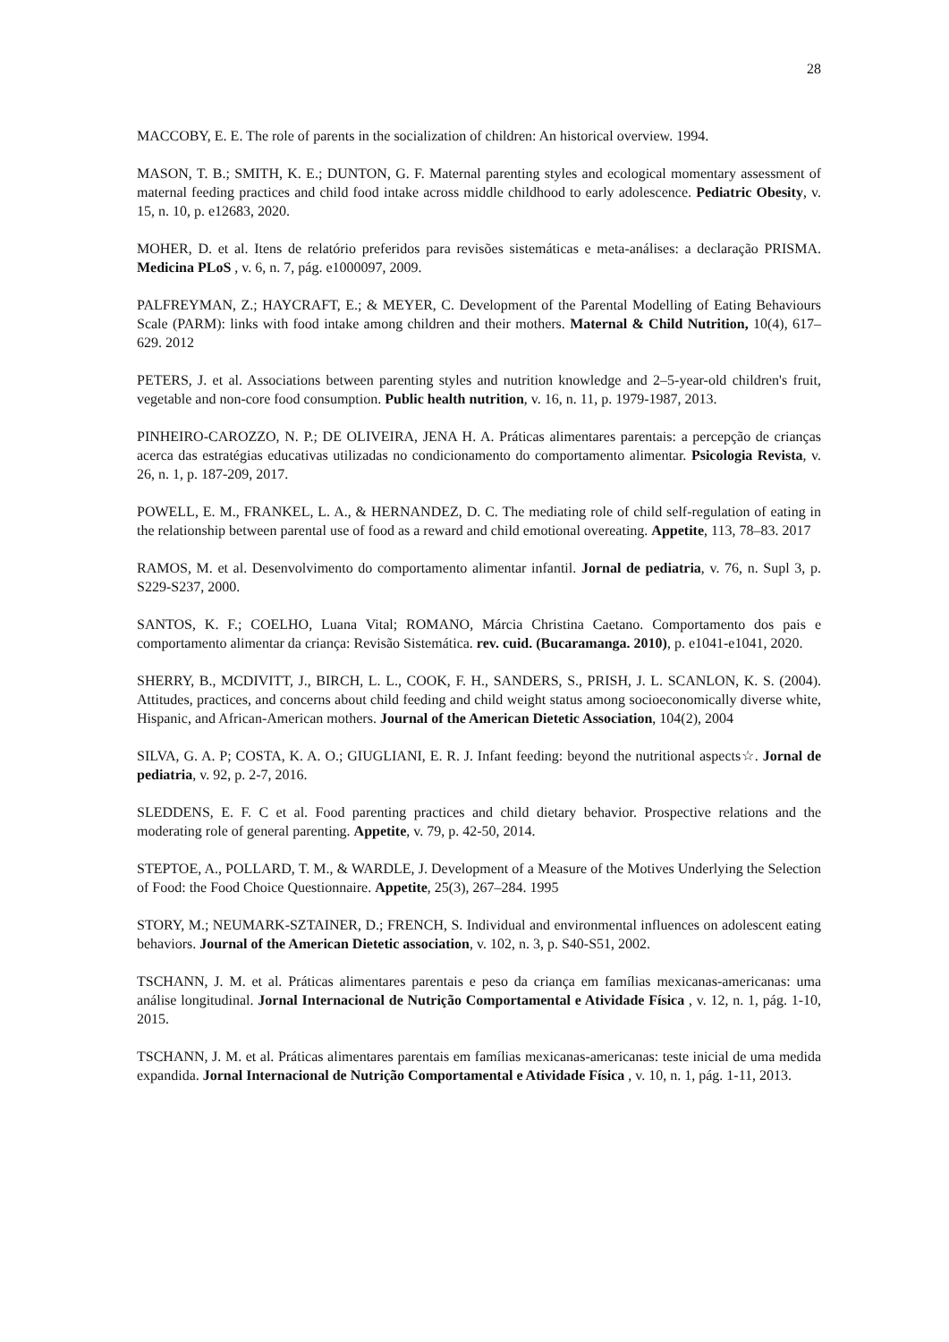28
MACCOBY, E. E. The role of parents in the socialization of children: An historical overview. 1994.
MASON, T. B.; SMITH, K. E.; DUNTON, G. F. Maternal parenting styles and ecological momentary assessment of maternal feeding practices and child food intake across middle childhood to early adolescence. Pediatric Obesity, v. 15, n. 10, p. e12683, 2020.
MOHER, D. et al. Itens de relatório preferidos para revisões sistemáticas e meta-análises: a declaração PRISMA. Medicina PLoS , v. 6, n. 7, pág. e1000097, 2009.
PALFREYMAN, Z.; HAYCRAFT, E.; & MEYER, C. Development of the Parental Modelling of Eating Behaviours Scale (PARM): links with food intake among children and their mothers. Maternal & Child Nutrition, 10(4), 617–629. 2012
PETERS, J. et al. Associations between parenting styles and nutrition knowledge and 2–5-year-old children's fruit, vegetable and non-core food consumption. Public health nutrition, v. 16, n. 11, p. 1979-1987, 2013.
PINHEIRO-CAROZZO, N. P.; DE OLIVEIRA, JENA H. A. Práticas alimentares parentais: a percepção de crianças acerca das estratégias educativas utilizadas no condicionamento do comportamento alimentar. Psicologia Revista, v. 26, n. 1, p. 187-209, 2017.
POWELL, E. M., FRANKEL, L. A., & HERNANDEZ, D. C. The mediating role of child self-regulation of eating in the relationship between parental use of food as a reward and child emotional overeating. Appetite, 113, 78–83. 2017
RAMOS, M. et al. Desenvolvimento do comportamento alimentar infantil. Jornal de pediatria, v. 76, n. Supl 3, p. S229-S237, 2000.
SANTOS, K. F.; COELHO, Luana Vital; ROMANO, Márcia Christina Caetano. Comportamento dos pais e comportamento alimentar da criança: Revisão Sistemática. rev. cuid. (Bucaramanga. 2010), p. e1041-e1041, 2020.
SHERRY, B., MCDIVITT, J., BIRCH, L. L., COOK, F. H., SANDERS, S., PRISH, J. L. SCANLON, K. S. (2004). Attitudes, practices, and concerns about child feeding and child weight status among socioeconomically diverse white, Hispanic, and African-American mothers. Journal of the American Dietetic Association, 104(2), 2004
SILVA, G. A. P; COSTA, K. A. O.; GIUGLIANI, E. R. J. Infant feeding: beyond the nutritional aspects☆. Jornal de pediatria, v. 92, p. 2-7, 2016.
SLEDDENS, E. F. C et al. Food parenting practices and child dietary behavior. Prospective relations and the moderating role of general parenting. Appetite, v. 79, p. 42-50, 2014.
STEPTOE, A., POLLARD, T. M., & WARDLE, J. Development of a Measure of the Motives Underlying the Selection of Food: the Food Choice Questionnaire. Appetite, 25(3), 267–284. 1995
STORY, M.; NEUMARK-SZTAINER, D.; FRENCH, S. Individual and environmental influences on adolescent eating behaviors. Journal of the American Dietetic association, v. 102, n. 3, p. S40-S51, 2002.
TSCHANN, J. M. et al. Práticas alimentares parentais e peso da criança em famílias mexicanas-americanas: uma análise longitudinal. Jornal Internacional de Nutrição Comportamental e Atividade Física , v. 12, n. 1, pág. 1-10, 2015.
TSCHANN, J. M. et al. Práticas alimentares parentais em famílias mexicanas-americanas: teste inicial de uma medida expandida. Jornal Internacional de Nutrição Comportamental e Atividade Física , v. 10, n. 1, pág. 1-11, 2013.